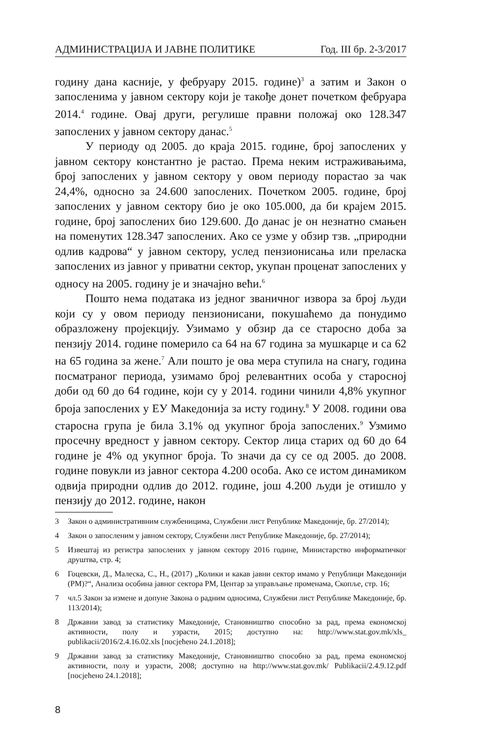АДМИНИСТРАЦИЈА И ЈАВНЕ ПОЛИТИКЕ Год. III бр. 2-3/2017
годину дана касније, у фебруару 2015. године)<sup>3</sup> а затим и Закон о запосленима у јавном сектору који је такође донет почетком фебруара 2014.<sup>4</sup> године. Овај други, регулише правни положај око 128.347 запослених у јавном сектору данас.<sup>5</sup>
У периоду од 2005. до краја 2015. године, број запослених у јавном сектору константно је растао. Према неким истраживањима, број запослених у јавном сектору у овом периоду порастао за чак 24,4%, односно за 24.600 запослених. Почетком 2005. године, број запослених у јавном сектору био је око 105.000, да би крајем 2015. године, број запослених био 129.600. До данас је он незнатно смањен на поменутих 128.347 запослених. Ако се узме у обзир тзв. „природни одлив кадрова“ у јавном сектору, услед пензионисања или преласка запослених из јавног у приватни сектор, укупан проценат запослених у односу на 2005. годину је и значајно већи.<sup>6</sup>
Пошто нема података из једног званичног извора за број људи који су у овом периоду пензионисани, покушаћемо да понудимо образложену пројекцију. Узимамо у обзир да се старосно доба за пензију 2014. године померило са 64 на 67 година за мушкарце и са 62 на 65 година за жене.<sup>7</sup> Али пошто је ова мера ступила на снагу, година посматраног периода, узимамо број релевантних особа у старосној доби од 60 до 64 године, који су у 2014. години чинили 4,8% укупног броја запослених у ЕУ Македонија за исту годину.<sup>8</sup> У 2008. години ова старосна група је била 3.1% од укупног броја запослених.<sup>9</sup> Узмимо просечну вредност у јавном сектору. Сектор лица старих од 60 до 64 године је 4% од укупног броја. То значи да су се од 2005. до 2008. године повукли из јавног сектора 4.200 особа. Ако се истом динамиком одвија природни одлив до 2012. године, још 4.200 људи је отишло у пензију до 2012. године, након
3 Закон о административним службеницима, Службени лист Републике Македоније, бр. 27/2014);
4 Закон о запосленим у јавном сектору, Службени лист Републике Македоније, бр. 27/2014);
5 Извештај из регистра запослених у јавном сектору 2016 године, Министарство информатичког друштва, стр. 4;
6 Гоцевски, Д., Малеска, С., Н., (2017) „Колики и какав јавни сектор имамо у Републици Македонији (РМ)?“, Анализа особина јавног сектора РМ, Центар за управљање променама, Скопље, стр. 16;
7 чл.5 Закон за измене и допуне Закона о радним односима, Службени лист Републике Македоније, бр. 113/2014);
8 Државни завод за статистику Македоније, Становништво способно за рад, према економској активности, полу и узрасти, 2015; доступно на: http://www.stat.gov.mk/xls_ publikacii/2016/2.4.16.02.xls [посјећено 24.1.2018];
9 Државни завод за статистику Македоније, Становништво способно за рад, према економској активности, полу и узрасти, 2008; доступно на http://www.stat.gov.mk/ Publikacii/2.4.9.12.pdf [посјећено 24.1.2018];
8